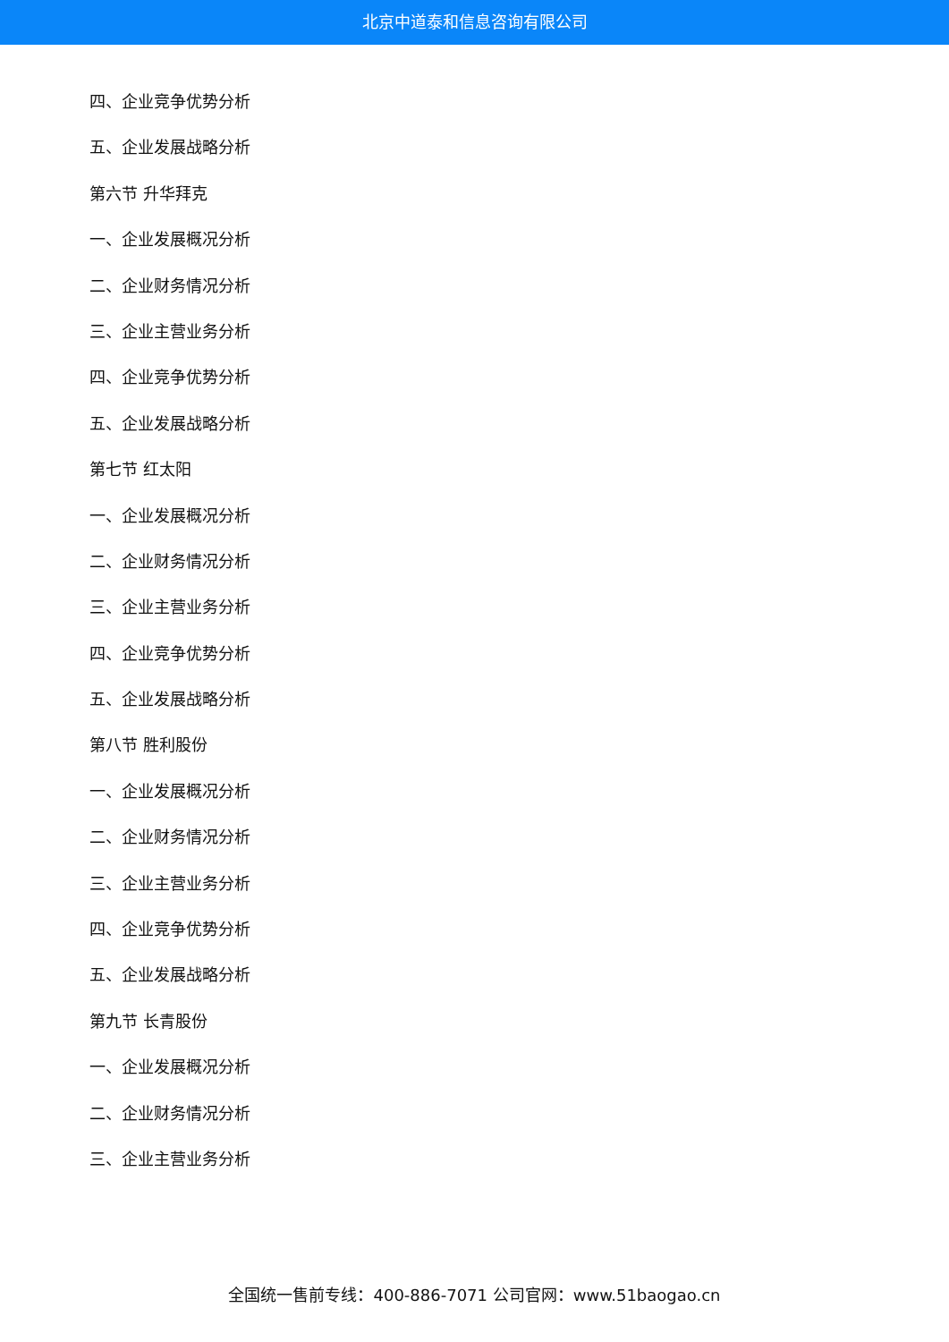北京中道泰和信息咨询有限公司
四、企业竞争优势分析
五、企业发展战略分析
第六节 升华拜克
一、企业发展概况分析
二、企业财务情况分析
三、企业主营业务分析
四、企业竞争优势分析
五、企业发展战略分析
第七节 红太阳
一、企业发展概况分析
二、企业财务情况分析
三、企业主营业务分析
四、企业竞争优势分析
五、企业发展战略分析
第八节 胜利股份
一、企业发展概况分析
二、企业财务情况分析
三、企业主营业务分析
四、企业竞争优势分析
五、企业发展战略分析
第九节 长青股份
一、企业发展概况分析
二、企业财务情况分析
三、企业主营业务分析
全国统一售前专线：400-886-7071 公司官网：www.51baogao.cn